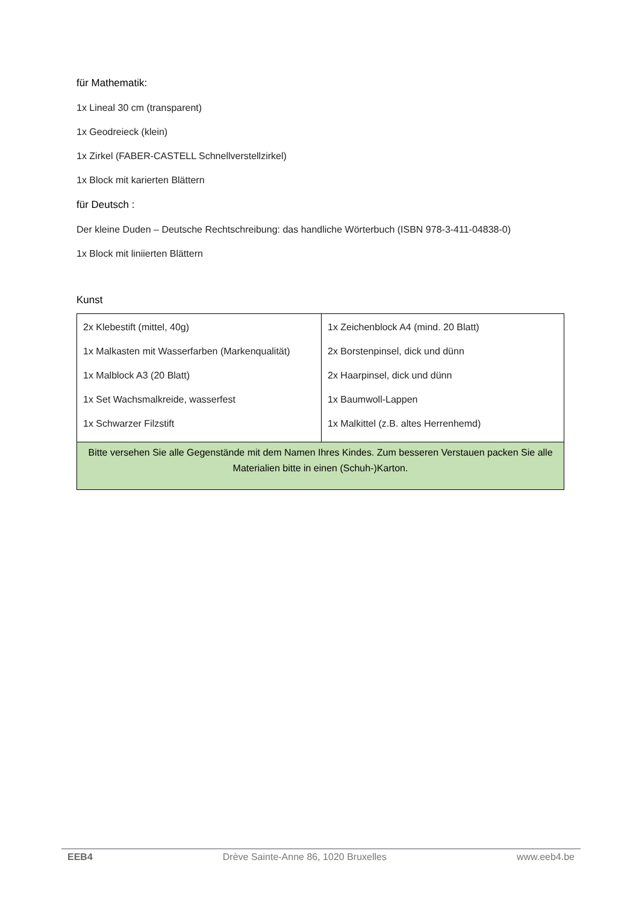für Mathematik:
1x Lineal 30 cm (transparent)
1x Geodreieck (klein)
1x Zirkel (FABER-CASTELL Schnellverstellzirkel)
1x Block mit karierten Blättern
für Deutsch :
Der kleine Duden – Deutsche Rechtschreibung: das handliche Wörterbuch (ISBN 978-3-411-04838-0)
1x Block mit liniierten Blättern
Kunst
| 2x Klebestift (mittel, 40g) 1x Malkasten mit Wasserfarben (Markenqualität) 1x Malblock A3 (20 Blatt) 1x Set Wachsmalkreide, wasserfest 1x Schwarzer Filzstift | 1x Zeichenblock A4 (mind. 20 Blatt) 2x Borstenpinsel, dick und dünn 2x Haarpinsel, dick und dünn 1x Baumwoll-Lappen 1x Malkittel (z.B. altes Herrenhemd) |
| Bitte versehen Sie alle Gegenstände mit dem Namen Ihres Kindes. Zum besseren Verstauen packen Sie alle Materialien bitte in einen (Schuh-)Karton. | |
EEB4 Drève Sainte-Anne 86, 1020 Bruxelles www.eeb4.be